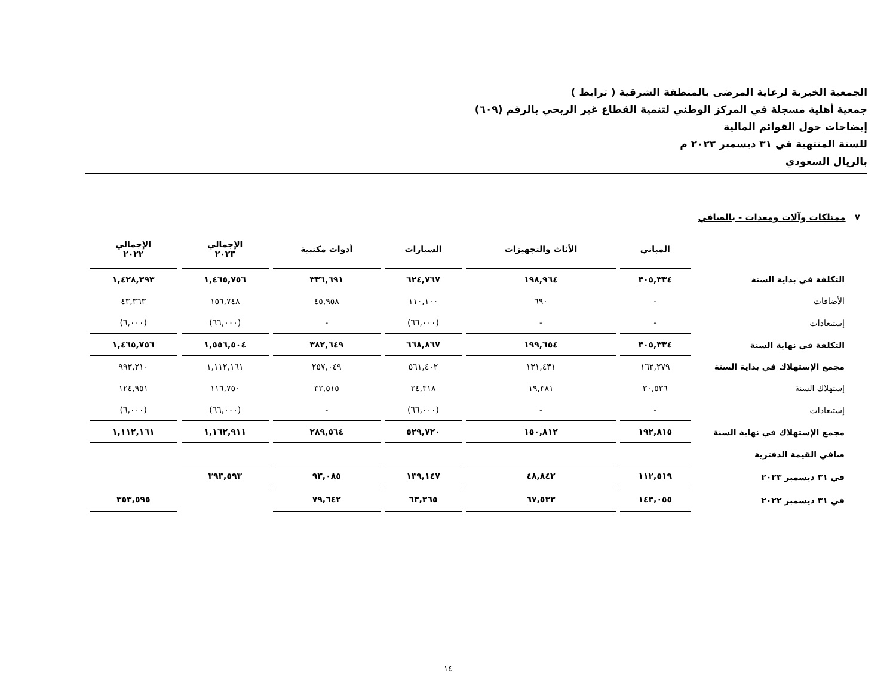الجمعية الخيرية لرعاية المرضى بالمنطقة الشرقية ( ترابط )
جمعية أهلية مسجلة في المركز الوطني لتنمية القطاع غير الربحي بالرقم (٦٠٩)
إيضاحات حول القوائم المالية
للسنة المنتهية في ٣١ ديسمبر ٢٠٢٣ م
بالريال السعودي
٧ ممتلكات وآلات ومعدات - بالصافي
| | المباني | الأثاث والتجهيزات | السيارات | أدوات مكتبية | الإجمالي ٢٠٢٣ | الإجمالي ٢٠٢٢ |
| --- | --- | --- | --- | --- | --- | --- |
| التكلفة في بداية السنة | ٣٠٥,٣٣٤ | ١٩٨,٩٦٤ | ٦٢٤,٧٦٧ | ٣٣٦,٦٩١ | ١,٤٦٥,٧٥٦ | ١,٤٢٨,٣٩٣ |
| الأضافات | - | ٦٩٠ | ١١٠,١٠٠ | ٤٥,٩٥٨ | ١٥٦,٧٤٨ | ٤٣,٣٦٣ |
| إستبعادات | - | - | (٦٦,٠٠٠) | - | (٦٦,٠٠٠) | (٦,٠٠٠) |
| التكلفة في نهاية السنة | ٣٠٥,٣٣٤ | ١٩٩,٦٥٤ | ٦٦٨,٨٦٧ | ٣٨٢,٦٤٩ | ١,٥٥٦,٥٠٤ | ١,٤٦٥,٧٥٦ |
| مجمع الإستهلاك في بداية السنة | ١٦٢,٢٧٩ | ١٣١,٤٣١ | ٥٦١,٤٠٢ | ٢٥٧,٠٤٩ | ١,١١٢,١٦١ | ٩٩٣,٢١٠ |
| إستهلاك السنة | ٣٠,٥٣٦ | ١٩,٣٨١ | ٣٤,٣١٨ | ٣٢,٥١٥ | ١١٦,٧٥٠ | ١٢٤,٩٥١ |
| إستبعادات | - | - | (٦٦,٠٠٠) | - | (٦٦,٠٠٠) | (٦,٠٠٠) |
| مجمع الإستهلاك في نهاية السنة | ١٩٢,٨١٥ | ١٥٠,٨١٢ | ٥٢٩,٧٢٠ | ٢٨٩,٥٦٤ | ١,١٦٢,٩١١ | ١,١١٢,١٦١ |
| صافي القيمة الدفترية | | | | | | |
| في ٣١ ديسمبر ٢٠٢٣ | ١١٢,٥١٩ | ٤٨,٨٤٢ | ١٣٩,١٤٧ | ٩٣,٠٨٥ | ٣٩٣,٥٩٣ | |
| في ٣١ ديسمبر ٢٠٢٢ | ١٤٣,٠٥٥ | ٦٧,٥٣٣ | ٦٣,٣٦٥ | ٧٩,٦٤٢ | | ٣٥٣,٥٩٥ |
١٤